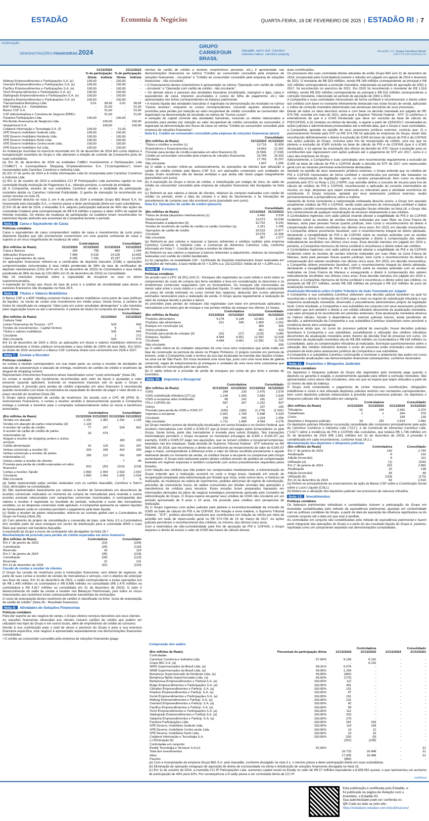ESTADÃO Economia & Negócios
QUARTA-FEIRA, 19 DE FEVEREIRO DE 2025 | ESTADÃO RI | 7
continuação DEMONSTRAÇÕES FINANCEIRAS 2024 GRUPO
CARREFOUR
BRASIL Atacadão sam's club Carrefour
Carrefour banco carrefour property Atacadão S.A. Grupo Carrefour Brasil
CNPJ 75.315.333/0001-09
| | 31/12/2024 % de participação | | 31/12/2023 % de participação | |
| --- | --- | --- | --- | --- |
| | Direta | Indireta | Direta | Indireta |
| Midway Empreendimentos e Participações S.A. (e) | 100,00 | - | 100,00 | - |
| Overlord Empreendimentos e Participações S.A. (e) | 100,00 | - | 100,00 | - |
| Pacífico Empreendimentos e Participações S.A. (e) | 100,00 | - | 100,00 | - |
| Torch Empreendimentos e Participações S.A. (e) | 100,00 | - | 100,00 | - |
| Stalingrado Empreendimentos e Participações S.A. (e) | 100,00 | - | 100,00 | - |
| Valquíria Empreendimentos e Participações S.A. (e) | 100,00 | - | 100,00 | - |
| Transportadora Bompreço Ltda. | 0,01 | 99,99 | 0,01 | 99,99 |
| BSF Holding S.A. - Subsidiárias | - | 51,00 | - | 51,00 |
| Banco CSF S.A. | - | 51,00 | - | 51,00 |
| CSF Administradora e Corretora de Seguros EIRELI | - | 51,00 | - | 51,00 |
| Pandora Participações Ltda. | 100,00 | - | 100,00 | - |
| Rio Bonito Assessoria de Negócios Ltda. | - | 100,00 | - | 100,00 |
| Verparinvest S.A. | - | 100,00 | - | 100,00 |
| Cotabest Informação e Tecnologia S.A. (f) | 100,00 | - | 51,00 | - |
| SPE Desenv Imobiliário Sudeste Ltda. | 100,00 | - | 100,00 | - |
| SPE Desenv Imobiliário Nordeste Ltda. | 100,00 | - | 100,00 | - |
| SPE Desenv Imobiliário Norte Ltda. | 100,00 | - | 100,00 | - |
| SPE Desenv Imobiliário Centro-oeste Ltda. | 100,00 | - | 100,00 | - |
| SPE Desenv Imobiliário Sul Ltda. | 100,00 | - | 100,00 | - |
As mudanças ocorridas no exercício encerrado em 31 de dezembro de 2024 têm como objetivo a reorganização societária do Grupo e não alteraram a relação de controle da Companhia junto às suas subsidiárias.
(a) Em 31 de dezembro de 2024 as entidades CMBCI Investimentos e Participações Ltda ("CMBCI") e Cosmopolitano Shopping Empreendimentos S.A. ("Cosmopolitano") foram incorporadas pelo Carrefour Comércio e Indústria Ltda.
(b) Em 27 de junho de 2024 a E-mídia informações Ltda foi incorporada pelo Carrefour Comércio e Indústria Ltda.
(c) Em 11 de outubro de 2024 a subsidiária CCI IP Participações Ltda aumentou capital na sua controlada Ewally Instituição de Pagamento S.A., obtendo portanto, o controle da entidade.
(d) A Companhia, através de sua subsidiária Carrefour vendeu a totalidade da participação societária detida no Carrefour Unlimitail Publicidade. O ganho da transação foi reconhecido em outras receitas na nota 25.
(e) Conforme descrito na nota 3, em 4 de junho de 2024 a entidade Grupo BIG Brasil S.A. foi incorporado pelo Atacadão S.A., o mesmo passa a deter participação direta em suas subsidiárias.
(f) Em 26 de abril de 2024, o Atacadão S.A. adquiriu participação adicional de 49% das ações da controlada Cotabest pela contraprestação de R$ 9,6 milhões e passou a deter 100% do capital da referida investida. Os efeitos da mudança de participação na Cotabest foram reconhecidos no patrimônio líquido atribuído aos acionistas da Companhia durante o período.
Nota 5: Caixa e Equivalente de Caixa
Políticas contábeis
Caixa e equivalentes de caixa compreendem saldos de caixa e investimentos de curto prazo altamente líquidos que são prontamente conversíveis em uma quantia conhecida de caixa e sujeitos a um risco insignificante de mudança de valor.
| | Controladora | | Consolidado | |
| --- | --- | --- | --- | --- |
| (Em milhões de Reais) | 31/12/2024 | 31/12/2023 | 31/12/2024 | 31/12/2023 |
| Caixa e Bancos | 326 | 759 | 882 | 1.194 |
| Aplicações financeiras | 7.969 | 6.532 | 14.325 | 10.835 |
| Caixa e equivalentes de caixa | 8.295 | 7.291 | 15.207 | 12.029 |
As aplicações financeiras referem-se a certificados de depósito bancário (CDB) e operações compromissadas remuneradas à taxa média ponderada de 99% da taxa de certificados de depósito interbancários (CDI) (97% em 31 de dezembro de 2023) na Controladora e taxa média ponderada de 98% da taxa do CDI (96% em 31 de dezembro de 2023) no Consolidado.
Não há restrições materiais sobre a capacidade de recuperar ou usar os ativos supramencionados.
A exposição do Grupo aos riscos de taxa de juros e a análise de sensibilidade para ativos e passivos financeiros são divulgadas na Nota 28.5.
Nota 6: Títulos e Valores Mobiliários
O Banco CSF e a BSF Holding compram títulos e valores mobiliários como parte de suas políticas de liquidez, no intuito de conter este investimento em médio prazo. Desta forma, a carteira de títulos foi classificada na categoria "Valor justo em outros resultados abrangentes" e são mantidos para negociação futura ou até o vencimento. A carteira de títulos foi composta da seguinte forma:
| | Consolidado | |
| --- | --- | --- |
| (Em milhões de Reais) | 31/12/2024 | 31/12/2023 |
| Carteira Total: | | |
| Letras Financeiras do Tesouro - LFT | 929 | 940 |
| Fundos de investimentos - Capital Venture | 6 | 5 |
| Títulos e valores mobiliários | 935 | 945 |
| Circulante | 1 | 272 |
| Não circulante | 934 | 673 |
Em 31 de dezembro de 2024 e 2023, as aplicações em títulos e valores mobiliários referem-se substancialmente a títulos públicos remunerados a taxa média de 100% da taxa Selic. Em 2024, os títulos de 2024 venceram e o Banco CSF contratou títulos com vencimento em 2026 e 2027.
Nota 7: Contas a Receber
Políticas contábeis
As contas a receber correspondem, em sua maior parte, as contas a receber de atividades de atacado de autosserviços e atacado de entrega, recebíveis de cartões de crédito e recebíveis de aluguel de shopping centers.
Representam instrumentos financeiros ativos classificados como "custo amortizado" (Nota 28).
As contas a receber são inicialmente reconhecidas pelo valor da fatura e ajustadas a valor presente (quando aplicável), incluindo os respectivos impostos sob os quais o Grupo é responsável. A provisão para perdas de crédito esperadas em ativo financeiro é reconhecida quando necessário com base na estimativa da capacidade do devedor de pagar o valor devido e o prazo vencido do recebível (Nota 28).
O Grupo opera programas de cessão de recebíveis. De acordo com o CPC 48 (IFRS 9) - Instrumentos Financeiros, o contas a receber vendido é desreconhecido quando a Companhia entrega o controle e transfere para o comprador substancialmente todos os riscos e benefícios associados.
| | Controladora | | Consolidado | |
| --- | --- | --- | --- | --- |
| (Em milhões de Reais) | 31/12/2024 | 31/12/2023 | 31/12/2024 | 31/12/2023 |
| Vendas em atacado | 1.101 | 1.381 | 1.242 | 1.135 |
| Vendas em atacado de partes relacionadas (d) | 1.119 | - | - | - |
| A receber de cartão de crédito | 77 | 207 | 528 | 662 |
| A receber de cartão de crédito de partes relacionadas (a) | 20 | 474 | - | - |
| Aluguel a receber de shopping centers e outros serviços | - | - | 160 | 159 |
| Cartão alimentação | 41 | 126 | 241 | 287 |
| Verbas comerciais a receber (b) | 318 | 189 | 424 | 300 |
| Verbas comerciais a receber de partes relacionadas (c) | 166 | 122 | 241 | 168 |
| Outras contas a receber de clientes | - | - | 7 | 49 |
| Provisão para perda de crédito esperadas em ativo financeiro | (42) | (35) | (210) | (218) |
| Contas a receber, líquido | 2.800 | 2.464 | 2.633 | 2.542 |
| Circulante | 2.800 | 2.464 | 2.626 | 2.534 |
| Não circulante | - | - | 7 | 8 |
(a) Saldo representado pelas vendas realizadas com os cartões Atacadão, Carrefour e Sam's Club, eliminados na consolidação.
(b) São representados basicamente por valores a receber de fornecedores em decorrência de acordos comerciais realizados no momento da compra de mercadorias para revenda e outros acordos pontuais relacionadas com campanhas comerciais incentivadas. A contrapartida dos valores a receber é registrada no resultado do período, reduzindo o custo das mercadorias vendidas, ou as despesas comerciais onde aplicável. A Companhia apresenta os valores líquidos de fornecedores onde os contratos permitem o pagamento pela base líquida.
(c) Saldo a receber de partes relacionadas, refere-se ao contrato global com a Controladora do Grupo na França (Nota 29).
(d) Com advento do projeto de consolidação e conversão de lojas, vide Nota 3.5 a Controladora tem vendido parte de seus estoques em centro de distribuição para a controlada WMS e suas filiais que operam sob bandeira Atacadão.
A exposição do Grupo a riscos de contraparte são divulgadas na Nota 28.7.
Movimentação da provisão para perdas de crédito esperadas em ativo financeiro
| (Em milhões de Reais) | Controladora | Consolidado |
| --- | --- | --- |
| Em 1° de janeiro de 2023 | (23) | (204) |
| Constituição | (28) | (133) |
| Reversão | 16 | 119 |
| Em 1° de janeiro de 2024 | (35) | (218) |
| Constituição | (28) | (123) |
| Reversão | 21 | 131 |
| Em 31 de dezembro de 2024 | (42) | (210) |
Cessão de contas a receber de clientes
O Grupo faz cessão de recebíveis junto à instituições financeiras, sem direito de regresso, de parte de suas contas a receber de vendas de mercadorias e serviços, com o objetivo de antecipar seu fluxo de caixa. Em 31 de dezembro de 2024, o saldo correspondente a essas operações era de R$ 1.445 milhões na controladora e R$ 6.896 milhões no consolidado (R$ 1.475 milhões na controladora e R$ 4.917 milhões no consolidado em 31 de dezembro de 2023). O valor é desreconhecido do saldo de contas a receber nos Balanços Patrimoniais, pois todos os riscos relacionados aos recebíveis foram substancialmente transferidos às instituições.
O custo de antecipação destes recebíveis de cartões é classificado na linha "Juros de antecipação de cartão de crédito" (Nota 26 - Resultado financeiro).
Nota 8: Atividades de Soluções Financeiras
Políticas contábeis
Para dar suporte ao seu negócio de varejo, o Grupo oferece serviços bancários aos seus clientes.
As soluções financeiras oferecidas aos clientes incluem cartões de crédito que podem ser utilizados nas lojas do Grupo e em outros locais, além de empréstimos de crédito ao consumo.
Devido à sua contribuição para o total de ativos e passivos do Grupo e para a sua estrutura financeira específica, este negócio é apresentado separadamente nas demonstrações financeiras consolidadas:
▪ O crédito ao consumidor concedido pela empresa de soluções financeiras (paga-
mentos de cartão de crédito a receber, empréstimos pessoais, etc.) é apresentado nas demonstrações financeiras na rubrica "Crédito ao consumidor concedido pela empresa de soluções financeiras - circulante" e "Crédito ao consumidor concedido pela empresa de soluções financeiras - não circulante".
▪ O financiamento destes empréstimos é apresentado na rubrica "Operação com cartão de crédito - circulante" e "Operação com cartão de crédito - não circulante".
▪ Os demais ativos e passivos das atividades bancárias (imobilizado, intangível e ágio, caixa e equivalentes de caixa, impostos acumulados e custos de folha de pagamento, etc.) são apresentados nas linhas correspondentes do balanço patrimonial.
▪ A receita líquida das atividades bancárias é registrada na demonstração do resultado na rubrica "Outras receitas", enquanto os custos correspondentes, incluindo aqueles relacionadas a provisões para perdas por redução ao valor recuperável de crédito concedido ao consumidor são registrados na demonstração de resultado na rubrica de "Outros custos".
A variação do capital corrente das atividades bancárias, incluindo os efeitos relacionados a provisões para perdas por redução ao valor recuperável de crédito concedido ao consumidor, é registrada na demonstração dos fluxos de caixa na rubrica "Crédito ao consumidor concedido pela empresa de soluções financeiras".
Nota 8.1. Crédito ao consumidor concedido pela empresa de soluções financeiras (ativo)
| | Consolidado | |
| --- | --- | --- |
| (Em milhões de Reais) | 31/12/2024 | 31/12/2023 |
| Títulos e créditos a receber (c) | 13.710 | 11.858 |
| Empréstimos e financiamentos (a) | 14.663 | 12.362 |
| Provisão para perdas de crédito esperadas em ativo financeiro (b) | (9.584) | (7.918) |
| Crédito ao consumidor concedido pela empresa de soluções financeiras | 18.789 | 16.302 |
| Circulante | 17.782 | 15.297 |
| Não circulante | 1.007 | 1.005 |
(a) O saldo a receber refere-se, substancialmente, às operações de clientes que utilização o cartão de crédito emitido pelo Banco CSF S.A. em operações comerciais com entidades do Grupo. Estes recebíveis são de faturas emitidas e que ainda não foram pagas integralmente (parceladas com juros).
(b) A exposição do Grupo a riscos de crédito, e classificação por estágio de risco, do saldo de crédito ao consumidor concedido pela empresa de soluções financeiras são divulgadas na Nota 28.7.
(c) Referem-se aos valores a faturar de clientes, relativos às compras realizadas com cartão de crédito no período, entre a data da compra e a data do faturamento, e às transações de parcelamento de compras que não envolvam juros (parcelado sem juros).
Nota 8.2. Operações de cartão de crédito (passivo)
| | Consolidado | |
| --- | --- | --- |
| (Em milhões de Reais) | 31/12/2024 | 31/12/2023 |
| Títulos de dívida (depósitos interbancários) (c) | 3.460 | 3.339 |
| Dívida mercantil: | 13.073 | 10.538 |
| Relacionados à adquirentes (b) | 10.752 | 9.242 |
| Vendas de recebíveis de cartão de crédito no cartão Carrefour (a) | 2.321 | 1.296 |
| Operações de cartão de crédito | 16.533 | 13.877 |
| Circulante | 15.576 | 12.300 |
| Não circulante | 957 | 1.577 |
(a) Referem-se aos valores a repassar a bancos referentes a créditos cedidos pela empresa Carrefour Comércio e Indústria Ltda. e Comercial de Alimentos Carrefour Ltda, conforme informado em Nota 7 - Cessão de Contas a receber de clientes.
(b) Referem-se aos valores a repassar a bancos referentes a adquirentes, relativos às transações realizadas com cartão de crédito bandeirado.
(c) As captações na modalidade CDI - Certificado de Depósito Interbancário foram realizadas em condições de mercado, à taxa média de DI + 0,25% a.a. (31/12/2023: média de DI + 0,28% a.a.).
Nota 9: Estoques
Políticas contábeis
De acordo com o CPC 16 (R1) (IAS 2) - Estoques são registrados ao custo médio e inclui todos os componentes do custo de compra dos bens vendidos e leva em consideração os descontos e os rendimentos comerciais negociados com os fornecedores. Os estoques são mensurados ao menor valor entre o custo médio e o valor realizável líquido. O valor realizável líquido corresponde ao preço de venda estimado no curso normal dos negócios, deduzido dos custos adicionais estimados necessários para a realização da venda. O Grupo ajusta regularmente a realização do valor de estoque devido a perdas e danos.
As provisões para perdas de estoques são registradas com base em percentuais aplicados a mercadorias com baixo giro de estoque e nas perdas médias de estoque nos últimos 12 meses.
| | Controladora | | Consolidado | |
| --- | --- | --- | --- | --- |
| (Em milhões de Reais) | 31/12/2024 | 31/12/2023 | 31/12/2024 | 31/12/2023 |
| Produtos alimentares | 4.178 | 6.138 | 10.063 | 9.195 |
| Produtos não alimentares | 321 | 540 | 1.904 | 2.262 |
| Estoque em construção (a) | - | - | 300 | 300 |
| Outros produtos | - | - | 451 | 420 |
| Provisão para perda de estoque (b) | (15) | (27) | (126) | (149) |
| Estoques, líquidos | 4.484 | 6.651 | 12.592 | 12.028 |
| Circulante | 4.484 | 6.651 | 12.592 | 11.728 |
| Não circulante | - | - | - | 300 |
(a) O saldo refere-se às unidades adquiridas de uma nova torre corporativa que ainda estão em fase de construção na permuta de ativos no Projeto Pinheiros. O projeto consiste em permuta de imóveis, onde a Companhia cede o terreno da sua loja localizada na Avenida das Nações Unidas, na zona sul de São Paulo. Em troca receberá uma nova loja, junto com uma nova área de galeria comercial, vagas de estacionamento já entregues e unidades de uma nova torre corporativa que ainda estão em construção pelo seu parceiro.
(b) O saldo refere-se a provisão de perda de estoques por conta de giro lento e perdas de inventário.
Nota 10: Impostos a Recuperar
| | Controladora | | Consolidado | |
| --- | --- | --- | --- | --- |
| (Em milhões de Reais) | 31/12/2024 | 31/12/2023 | 31/12/2024 | 31/12/2023 |
| ICMS | 289 | 235 | 2.475 | 2.578 |
| ICMS substituição tributária (ST) (a) | 1.198 | 1.300 | 2.802 | 2.938 |
| ICMS a recuperar ativo imobilizado | 86 | 142 | 181 | 247 |
| PIS e COFINS (b) | 587 | 267 | 1.252 | 907 |
| Outros | 1 | - | 157 | 165 |
| Provisão para perda de ICMS e ICMS ST | (160) | (160) | (1.279) | (1.501) |
| Impostos a recuperar | 2.001 | 1.784 | 5.588 | 5.334 |
| Circulante | 290 | 295 | 1.024 | 1.056 |
| Não circulante | 1.711 | 1.489 | 4.564 | 4.278 |
(a) Grupo mantém centros de distribuição localizados em certos Estados e no Distrito Federal, que recebem mercadorias com ICMS e ICMS-ST que já foram pré-pagos pelos fornecedores ou pelo Grupo. Desta forma, parte das mercadorias é enviada para outros Estados. Tais transações interestaduais permitem o Grupo recuperar os montantes pré-pagos de ICMS e ICMS-ST; por exemplo, ICMS e ICMS-ST pago nas aquisições, que se tornam créditos a recuperar/compensar, baseados nas leis estaduais. Dada decisão do Supremo Tribunal Federal - STF referente ao RE 593.849, de 2016, que reconheceu o direito do contribuinte ao ressarcimento do valor de ICMS-ST pago a maior, correspondente à diferença entre o valor do tributo recolhido previamente e aquele realmente devido no momento da venda, os créditos fiscais a recuperar ou compensar pelo Grupo aumentaram. O Grupo está realizando partes destes créditos através de pedidos de compensação baseado em regimes especiais e também cumprindo com outros procedimentos requeridos pelos Estados.
Com relação aos créditos que não podem ser compensados imediatamente, a Administração do Grupo entende que a realização ocorrerá no curto e longo prazo, baseado em estudo de recuperação preparado pela Administração por Estado que inclui, entre outros itens, o histórico de realização, as mudanças na cadeia de suprimentos, pedidos adicionais de regime de substituição, previsões de crescimento futuro, de saldos consumidos por dívidas oriundas das operações e transferência de créditos para terceiros. Estes estudos foram preparados baseados em informações derivadas do plano de negócio estratégico previamente aprovado pelo Conselho de Administração do Grupo. O Grupo espera recuperar seus créditos de ICMS não circulante em um período aproximado de 6 anos e 10 anos. Há provisão para créditos sem perspectiva de realização.
(b) O Grupo ingressou com ações judiciais para pleitear a inconstitucionalidade da inclusão do ICMS na base de cálculo do PIS e da COFINS. Em relação a essa matéria, o Supremo Tribunal Federal - "STF", proferiu decisões favoráveis aos contribuintes em relação ao mérito por meio do acórdão em sede de repercussão geral no RE 574.706 de 15 de março de 2017. As ações judiciais permitiram o reconhecimento dos créditos, no mínimo, dos últimos cinco anos.
Com a sistemática da não-cumulatividade para fins de apuração de PIS e COFINS, o Grupo requereu o direito de excluir o valor do ICMS das bases de cálculo dessas
duas contribuições.
Os processos das suas controlada diretas advindas do então Grupo BIG (em 31 de dezembro de 2024, incorporado pela Controladora) tiveram o trânsito em julgado em agosto de 2019 e fevereiro de 2021. O montante de R$ 320 milhões, sendo R$ 169 milhões correspondente ao principal e R$ 152 milhões correspondente a correção monetária, relacionado ao período de apuração de 2002 a 2017, foi reconhecido no exercício de 2021. Em 2020 foi reconhecido o montante de R$ 1.018 milhões, sendo R$ 503 milhões correspondente ao principal e R$ 515 milhões correspondente a correção monetária, relacionado ao período de apuração de 2002 a 2010.
A Companhia e suas controladas mensuraram de forma confiável e reconheceram o direito sobre tais créditos com base no montante efetivamente destacado nas notas fiscais de venda, aplicando o índice de correção monetária determinado nas sentenças decisórias de seus processos.
Diante de todos os fatos descritos acima e com base na decisão transitada em julgado do RE 574.706, ocorrida em maio de 2021, pela qual o Superior Tribunal Federal - STF: (i) confirmou o entendimento de que é o ICMS Destacado que deve ser excluído da base de cálculo do PIS/COFINS, e (ii) modulou os efeitos da decisão, a vigorar a partir de 15/03/2017, ressalvadas as ações judiciais e administrativas protocoladas até a referida data, que o Grupo e suas controladas, a Companhia, apoiada na opinião de seus assessores jurídicos externos, concluiu que: (i) o posicionamento firmado pelo STF no RE 574.706 foi aplicado às empresas do Grupo, tendo sido reconhecido definitivamente o direito à exclusão do ICMS da base de cálculo do PIS e da COFINS nas ações judiciais do Grupo, inclusive para fins de recuperação de crédito, uma vez que se pleiteou a exclusão do ICMS incluído na base de cálculo do PIS e da COFINS (que é o ICMS destacado); e (ii) apesar da modulação dos efeitos da decisão do STF, houve a proteção para os contribuintes que ingressaram com ações judiciais até o julgamento do STF em 2017, como é o caso das empresas do Grupo.
Adicionalmente, a Companhia e suas controladas vem reconhecendo regularmente a exclusão do ICMS na base de cálculo de PIS e COFINS desde a decisão do STF de 2017 com repercussão geral com as mesmas premissas anteriormente destacadas.
Apoiado na opinião de seus assessores jurídicos externos, o Grupo entende que os créditos de PIS e COFINS mensurados de forma confiável e reconhecidos por período são baseados na melhor interpretação da legislação vigente, no cenário jurisprudencial, bem como na decisão proferida pelo STJ no Resp 1.221.170/PR, cujo acórdão definiu o conceito de insumo para fins de cálculo de créditos de PIS e COFINS, reconhecendo a aplicação do conceito intermediário de insumo, ou seja, despesas que sejam essenciais ou relevantes para a atividade econômica do contribuinte. O Grupo inclusive, apoiado por seus assessores jurídicos externos, avalia permanentemente a jurisprudência sobre a matéria.
Adotando de forma consistente a interpretação embasada descrita acima, o Grupo tem apurado anualmente créditos de PIS e COFINS, sendo todos passíveis de mensuração confiável e objeto de registro contábil correspondente. Afora as autuações fiscais referidas na Nota 18, o Grupo não tem conhecimento de qualquer reivindicação de terceiros relativamente a tais créditos.
A Controladora ingressou com ação judicial visando afastar a exigibilidade do PIS e da COFINS incidentes sobre as receitas de vendas internas realizadas por suas filiais na Zona Franca de Manaus, tanto para pessoas físicas quanto jurídicas, bem como o reconhecimento do direito à compensação dos valores recolhidos nos últimos cinco anos. Em 2023, em decisão monocrática, a Companhia obteve provimento favorável, com o reconhecimento integral do direito pleiteado, declarando a inexigibilidade do PIS e da COFINS sobre as receitas auferidas com as vendas realizadas na Zona Franca de Manaus e assegurando o direito à compensação dos valores indevidamente recolhidos nos últimos cinco anos. Essa decisão transitou em julgado em 2024 e, portanto, a Companhia mensurou de forma confiável e reconheceu o direito sobre tais créditos.
A Controladora ingressou com ação judicial visando afastar a exigibilidade do PIS e da COFINS incidentes sobre as receitas de vendas internas realizadas por suas filiais na Zona Franca de Manaus, tanto para pessoas físicas quanto jurídicas, bem como o reconhecimento do direito à compensação dos valores recolhidos nos últimos cinco anos. Em 2023, em decisão monocrática, a Companhia obteve provimento favorável, com o reconhecimento integral do direito pleiteado, declarando a inexigibilidade do PIS e da COFINS sobre as receitas auferidas com as vendas realizadas na Zona Franca de Manaus e assegurando o direito à compensação dos valores indevidamente recolhidos nos últimos cinco anos. Essa decisão transitou em julgado em 2024 e, portanto, a Companhia mensurou de forma confiável e reconheceu o direito sobre tais créditos, no montante de R$ 377 milhões, sendo R$ 258 milhões de principal e R$ 119 milhões de juros de atualização monetária.
Atualização Monetária sobre Crédito Tributário de Ação Transitada em Julgado
A Companhia e sua subsidiária Carrefour obtiveram uma decisão judicial favorável na qual foi reconhecido o direito à restituição de ICMS pago a mais no regime de substituição tributária e sua respectiva atualização monetária, observado o procedimento administrativo próprio da legislação local. Como resultado, a Companhia e sua subsidiária em conjunto com seus assessores jurídicos entendem que tem também o direito a um crédito tributário decorrente da atualização monetária, cujo valor principal já foi reconhecido em períodos anteriores. Esta atualização monetária observa os índices oficiais. Devido à dependência de eventos judiciais futuros, ainda pendentes de decisão, a administração da Companhia e sua subsidiária Carrefour classificam como provável a existência desse ativo contingente.
Destaca-se ainda que, no curso do processo judicial de execução, houve decisões judiciais favoráveis à Companhia e sua subsidiária, possibilitando a utilização dos créditos tributários decorrentes da atualização monetária antes mesmo da decisão final do processo em curso. Os montantes da atualização monetária são de R$ 285 milhões na Controladora e R$ 418 milhões no Consolidado, após as compensações tributárias já realizadas. Eventuais questionamentos sobre a utilização dos créditos tributários durante o curso do processo estão estimados como chances prováveis de êxito pelos assessores jurídicos da Companhia e sua subsidiária.
A Companhia e a subsidiária Carrefour continuarão a monitorar o andamento das ações em curso e fornecerão atualizações nas demonstrações financeiras subsequentes, conforme necessário.
Nota 11: Depósitos e Bloqueios Judiciais
Políticas contábeis
Os depósitos e bloqueios judiciais do Grupo são registrados pelo montante pago quando o depósito ou garantia é exigido, e posteriormente ajustado para refletir a correção monetária. São apresentados como ativos não circulantes, uma vez que se espera que sejam utilizados a partir de 12 meses da data do balanço.
O Grupo está contestando o pagamento de certos impostos, contribuições, obrigações trabalhistas e cíveis e tem efetuado depósitos judiciais restritos nos montantes correspondentes, bem como depósitos judiciais relacionados à provisão para processos judiciais. Os depósitos e bloqueios judiciais são classificados por categoria:
| | Controladora | | Consolidado | |
| --- | --- | --- | --- | --- |
| (Em milhões de Reais) | 31/12/2024 | 31/12/2023 | 31/12/2024 | 31/12/2023 |
| Tributários | 92 | 154 | 2.381 | 2.373 |
| Trabalhistas | 1 | 1 | 364 | 370 |
| Cíveis | - | - | 169 | 139 |
| Depósitos e bloqueios judiciais | 93 | 155 | 2.914 | 2.882 |
Os depósitos judiciais tributários na posição consolidada são compostos principalmente pela ação do Carrefour Comércio e Indústria Ltda ("CCI"). e da Comercial de Alimentos Carrefour Ltda. ("CAC") sobre a incidência de PIS e COFINS não cumulativo, que totaliza R$ 1.736 milhões em 31 de dezembro de 2024 (R$ 1.651 milhões em 31 de dezembro de 2023). A provisão é contabilizada em cada encerramento, conforme Nota 18.2.1.
Movimentação dos depósitos e bloqueios judiciais
| (Em milhões de Reais) | Controladora | Consolidado |
| --- | --- | --- |
| Em 1° de janeiro de 2023 | 140 | 2.744 |
| Atualização | 8 | 132 |
| Adição (reversão) | 8 | 112 |
| Utilização (a) | (1) | (106) |
| Em 1° de janeiro de 2024 | 155 | 2.882 |
| Atualização | 20 | 138 |
| Adição (reversão) | 36 | 69 |
| Utilização (b) | (118) | (175) |
| Em 31 de dezembro de 2024 | 93 | 2.914 |
(a) Refere-se principalmente ao encerramento da ação do Banco CSF sobre a Contribuição Social sobre o Lucro Líquido (CSLL).
(b) Refere-se a utilização dos depósitos judiciais nos processos de natureza tributária.
Nota 12: Investimentos
Políticas contábeis
Os balanços patrimoniais individuais e consolidados incluem a participação do Grupo em Investidas contabilizadas pelo método da equivalência patrimonial, ajustado em conformidade com as políticas contábeis do Grupo, a partir da data de aquisição da influência significativa ou do controle conjunto até a data em que este é perdido.
As controladas em conjunto são contabilizadas pelo método de equivalência patrimonial e fazem parte integrante das operações do Grupo e a parte do seu resultado líquido do Grupo é, portanto, reportada como um componente separado nas demonstrações consolidadas.
Composição dos saldos
| | | Controladora | | Consolidado | |
| --- | --- | --- | --- | --- | --- |
| (Em milhões de Reais) | Percentual de participação direta | 31/12/2024 | 31/12/2023 | 31/12/2024 | 31/12/2023 |
| Controladas: | | | | | |
| Carrefour Comércio e Indústria Ltda. | 97,69% | 8.183 | 8.101 | - | - |
| Grupo BIG S.A. (a) | - | - | 8.232 | - | - |
| WMS Supermercados do Brasil Ltda. (a) | 98,31% | 6.076 | - | - | - |
| WMB Supermercados do Brasil Ltda. (a) | 99,99% | 1.264 | - | - | - |
| Bompreço Supermercado do Nordeste Ltda. (a) | 99,99% | (684) | - | - | - |
| Bompreço Bahia Supermercados Ltda. (a) | 69,63% | (170) | - | - | - |
| Barbarossa Empreendimentos e Particip.S.A. (a) | 100,00% | 112 | - | - | - |
| Bulge Empreendimentos e Participações S.A. (a) | 100,00% | 401 | - | - | - |
| Gibraltar Empreendimentos e Particip. S.A. (a) | 100,00% | 151 | - | - | - |
| Kharkov Empreendimentos e Particip. S.A. (a) | 100,00% | 87 | - | - | - |
| Kursk Empreendimentos e Participações S.A. (a) | 100,00% | 161 | - | - | - |
| Midway Empreendimentos e Particip. S.A. (a) | 100,00% | 131 | - | - | - |
| Overlord Empreendimentos e Particip. S.A. (a) | 100,00% | 82 | - | - | - |
| Pacífico Empreendimentos e Particip. S.A. (a) | 100,00% | 59 | - | - | - |
| Torch Empreendimentos e Participações S.A. (a) | 100,00% | 112 | - | - | - |
| Stalingrado Empreendimentos e Particip.S.A. (a) | 100,00% | 320 | - | - | - |
| Valquíria Empreendimentos e Particip. S.A. (a) | 100,00% | 270 | - | - | - |
| Pandora Participações Ltda. | 100,00% | 261 | 263 | - | - |
| SPE Desenv. Imobiliário Sudeste Ltda. | 100,00% | 114 | 109 | - | - |
| SPE Desenv. Imobiliário Centro-oeste Ltda. | 100,00% | 13 | 12 | - | - |
| SPE Desenv. Imobiliário Norte Ltda. | 100,00% | 10 | 10 | - | - |
| Cotabest Informação e Tecnologia S.A. | 100,00% | (26) | (9) | - | - |
| (-) Eliminação (b) | | (202) | (230) | - | - |
| Controladas em conjunto: | | | | | |
| Ewally Tecnologia e Serviços S.A.(c) | 92,00% | - | - | - | 31 |
| Total dos investimentos | | 16.725 | 16.488 | - | 31 |
| Ativo | | 17.605 | 16.488 | - | 31 |
| Passivo | | (880) | - | - | - |
(a) Com a incorporação da empresa Grupo BIG S.A. pelo Atacadão, conforme divulgado na nota 3.1, o mesmo passa a deter participação direta em suas subsidiárias.
(b) Eliminação de operação intragrupo de aquisição de direito de exclusividade na oferta e distribuição de soluções financeiras divulgada na Nota 19.
(c) Em 11 de outubro de 2024, a investida CCI IP Participações Ltda. aumentou capital social na Ewally no valor de R$ 37 milhões equivalente a 6.909.052 quotas, o que representou um aumento de participação de 49% para 92%. Por consequência a E-wally passa a ser controlada direta da CCI IP.
continua
Esta publicação é certificada pelo Estadão, e
foi publicada na página de Relação com o
Investidor, o Estadão RI.
Sua autenticidade pode ser conferida no
QR Code ao lado ou pelo site:
https://estadaori.estadao.com.br/publicacoes/